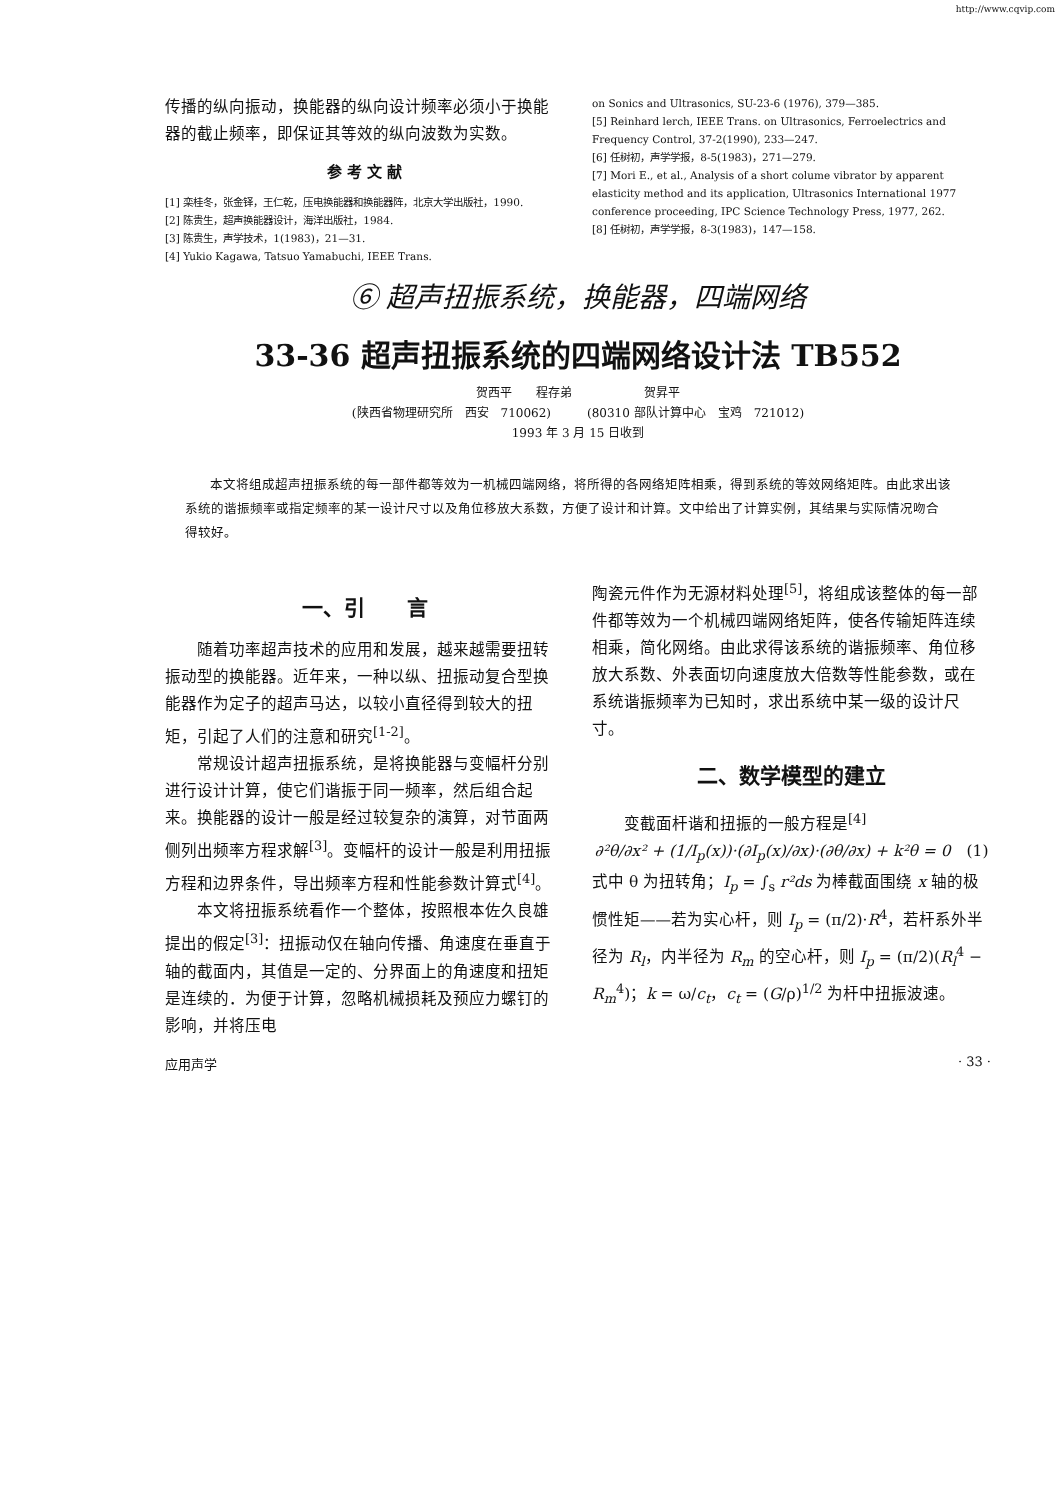http://www.cqvip.com
传播的纵向振动，换能器的纵向设计频率必须小于换能器的截止频率，即保证其等效的纵向波数为实数。
参 考 文 献
[1] 栾桂冬，张金铎，王仁乾，压电换能器和换能器阵，北京大学出版社，1990.
[2] 陈贵生，超声换能器设计，海洋出版社，1984.
[3] 陈贵生，声学技术，1(1983)，21—31.
[4] Yukio Kagawa, Tatsuo Yamabuchi, IEEE Trans.
on Sonics and Ultrasonics, SU-23-6 (1976), 379—385.
[5] Reinhard lerch, IEEE Trans. on Ultrasonics, Ferroelectrics and Frequency Control, 37-2(1990), 233—247.
[6] 任树初，声学学报，8-5(1983)，271—279.
[7] Mori E., et al., Analysis of a short colume vibrator by apparent elasticity method and its application, Ultrasonics International 1977 conference proceeding, IPC Science Technology Press, 1977, 262.
[8] 任树初，声学学报，8-3(1983)，147—158.
⑥ 超声扭振系统，换能器，四端网络
33-36 超声扭振系统的四端网络设计法 TB552
贺西平　　程存弟　　　　　　贺昇平
(陕西省物理研究所　西安　710062)　　　(80310 部队计算中心　宝鸡　721012)
1993 年 3 月 15 日收到
本文将组成超声扭振系统的每一部件都等效为一机械四端网络，将所得的各网络矩阵相乘，得到系统的等效网络矩阵。由此求出该系统的谐振频率或指定频率的某一设计尺寸以及角位移放大系数，方便了设计和计算。文中给出了计算实例，其结果与实际情况吻合得较好。
一、引　　言
　　随着功率超声技术的应用和发展，越来越需要扭转振动型的换能器。近年来，一种以纵、扭振动复合型换能器作为定子的超声马达，以较小直径得到较大的扭矩，引起了人们的注意和研究<sup>[1-2]</sup>。
　　常规设计超声扭振系统，是将换能器与变幅杆分别进行设计计算，使它们谐振于同一频率，然后组合起来。换能器的设计一般是经过较复杂的演算，对节面两侧列出频率方程求解<sup>[3]</sup>。变幅杆的设计一般是利用扭振方程和边界条件，导出频率方程和性能参数计算式<sup>[4]</sup>。
　　本文将扭振系统看作一个整体，按照根本佐久良雄提出的假定<sup>[3]</sup>：扭振动仅在轴向传播、角速度在垂直于轴的截面内，其值是一定的、分界面上的角速度和扭矩是连续的．为便于计算，忽略机械损耗及预应力螺钉的影响，并将压电
陶瓷元件作为无源材料处理<sup>[5]</sup>，将组成该整体的每一部件都等效为一个机械四端网络矩阵，使各传输矩阵连续相乘，简化网络。由此求得该系统的谐振频率、角位移放大系数、外表面切向速度放大倍数等性能参数，或在系统谐振频率为已知时，求出系统中某一级的设计尺寸。
二、数学模型的建立
　　变截面杆谐和扭振的一般方程是<sup>[4]</sup>
∂²θ/∂x² + (1/I<sub>p</sub>(x))·(∂I<sub>p</sub>(x)/∂x)·(∂θ/∂x) + k²θ = 0　(1)
式中 θ 为扭转角；I<sub>p</sub> = ∫<sub>s</sub> r²ds 为棒截面围绕 x 轴的极惯性矩——若为实心杆，则 I<sub>p</sub> = (π/2)·R<sup>4</sup>，若杆系外半径为 R<sub>l</sub>，内半径为 R<sub>m</sub> 的空心杆，则 I<sub>p</sub> = (π/2)(R<sub>l</sub><sup>4</sup> − R<sub>m</sub><sup>4</sup>)；k = ω/c<sub>t</sub>，c<sub>t</sub> = (G/ρ)<sup>1/2</sup> 为杆中扭振波速。
应用声学 · 33 ·